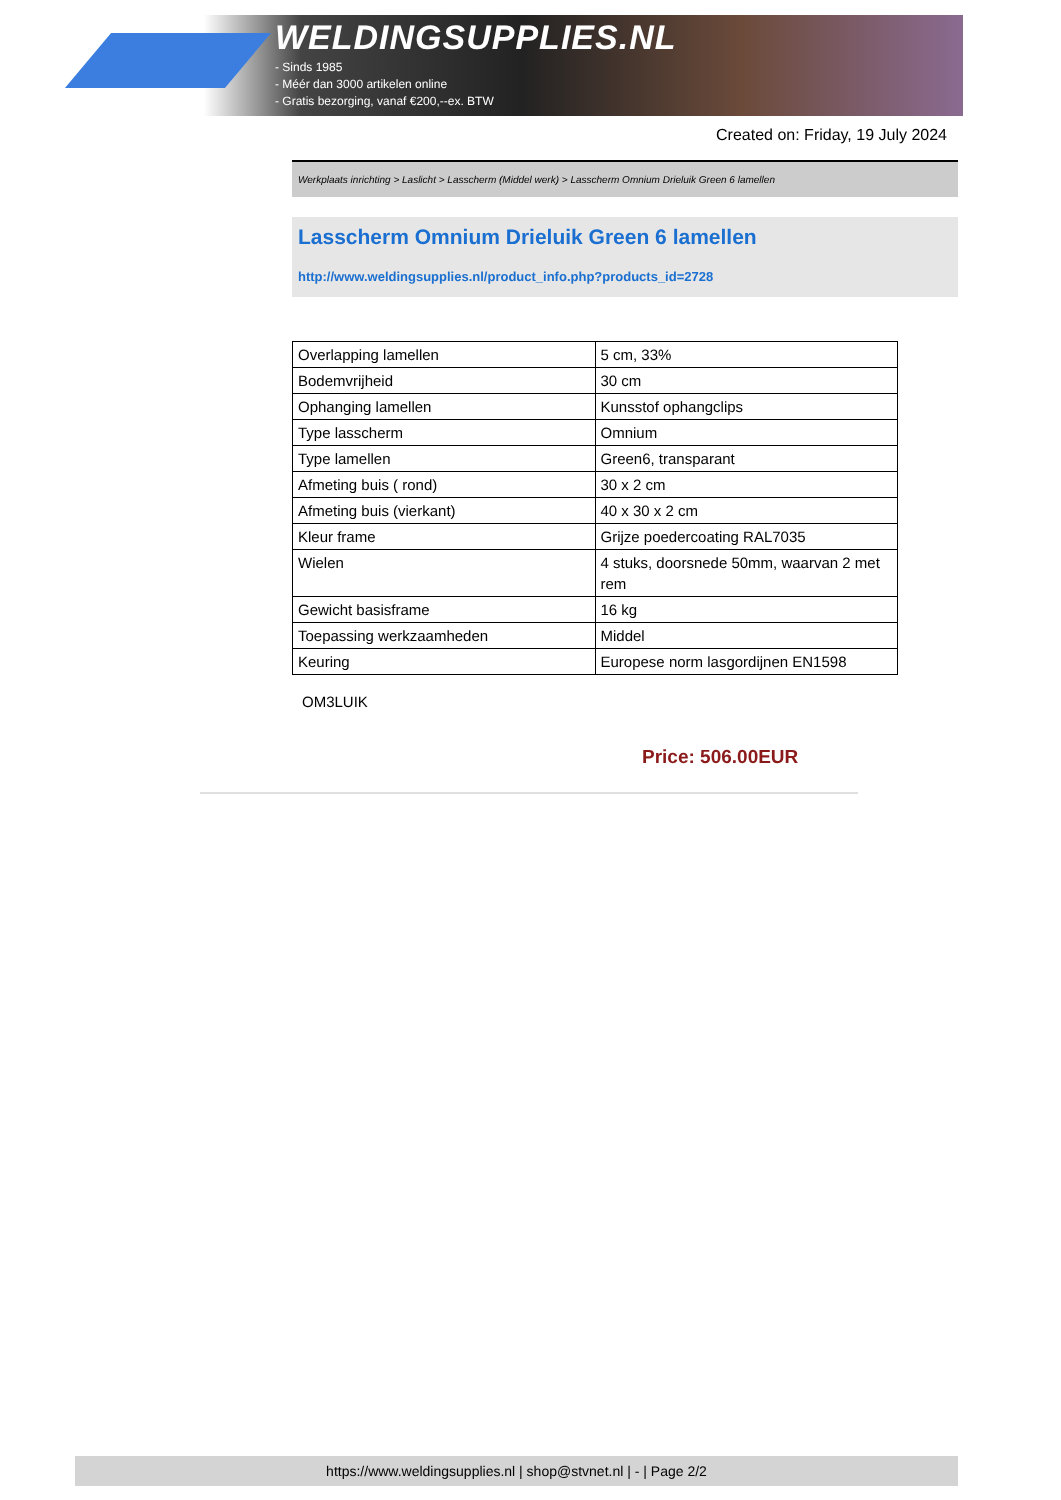WELDINGSUPPLIES.NL
- Sinds 1985
- Méér dan 3000 artikelen online
- Gratis bezorging, vanaf €200,--ex. BTW
Created on: Friday, 19 July 2024
Werkplaats inrichting > Laslicht > Lasscherm (Middel werk) > Lasscherm Omnium Drieluik Green 6 lamellen
Lasscherm Omnium Drieluik Green 6 lamellen
http://www.weldingsupplies.nl/product_info.php?products_id=2728
| Overlapping lamellen | 5 cm, 33% |
| Bodemvrijheid | 30 cm |
| Ophanging lamellen | Kunsstof ophangclips |
| Type lasscherm | Omnium |
| Type lamellen | Green6, transparant |
| Afmeting buis ( rond) | 30 x 2 cm |
| Afmeting buis (vierkant) | 40 x 30 x 2 cm |
| Kleur frame | Grijze poedercoating RAL7035 |
| Wielen | 4 stuks, doorsnede 50mm, waarvan 2 met rem |
| Gewicht basisframe | 16 kg |
| Toepassing werkzaamheden | Middel |
| Keuring | Europese norm lasgordijnen EN1598 |
OM3LUIK
Price: 506.00EUR
https://www.weldingsupplies.nl | shop@stvnet.nl | - | Page 2/2